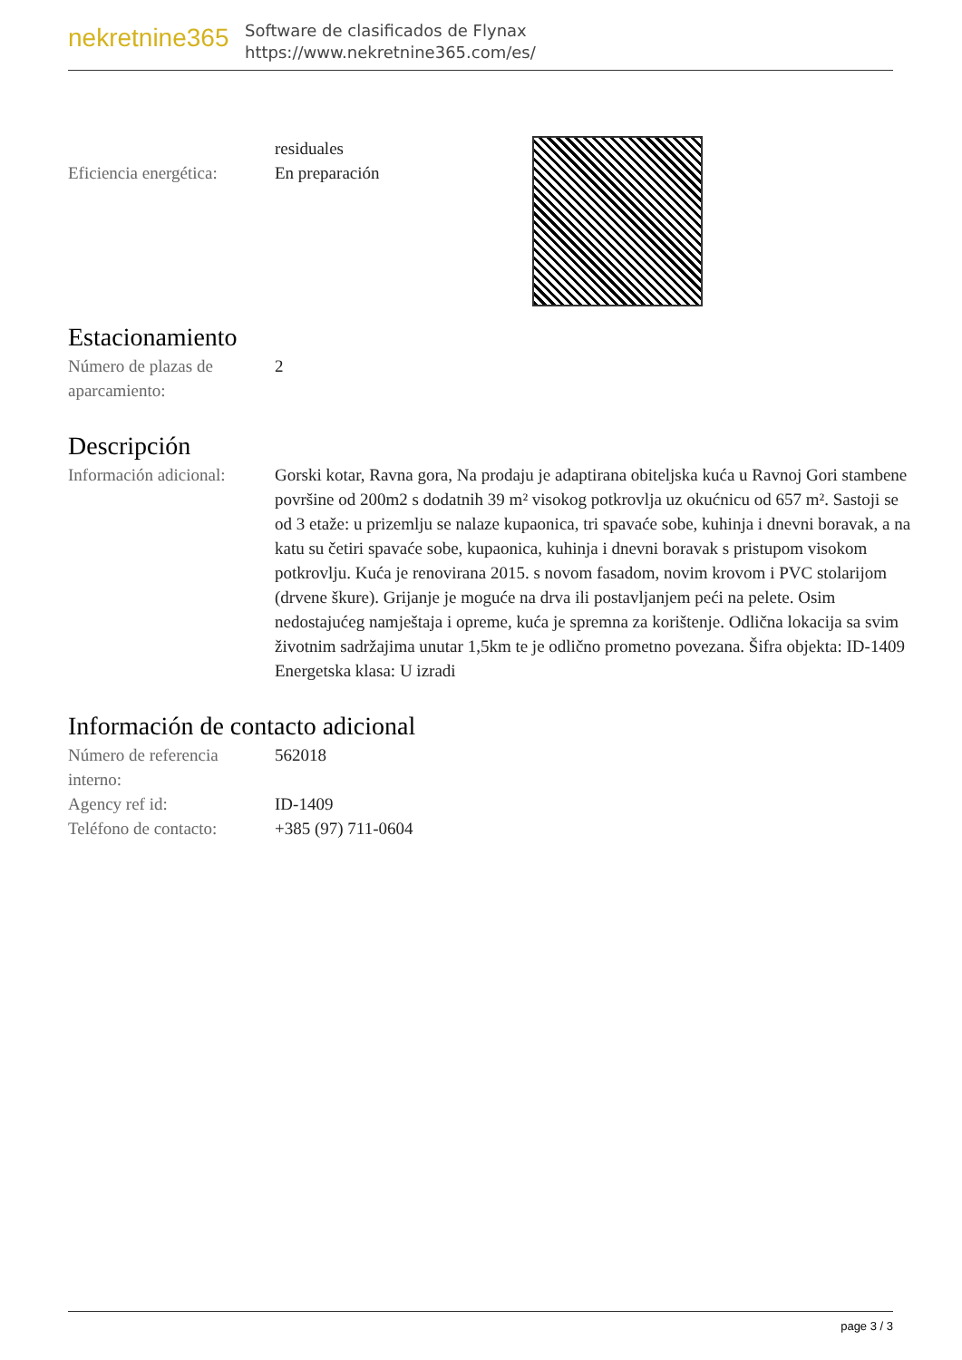nekretnine365
Software de clasificados de Flynax
https://www.nekretnine365.com/es/
residuales
Eficiencia energética:
En preparación
Estacionamiento
Número de plazas de aparcamiento:
2
Descripción
Información adicional:
Gorski kotar, Ravna gora, Na prodaju je adaptirana obiteljska kuća u Ravnoj Gori stambene površine od 200m2 s dodatnih 39 m² visokog potkrovlja uz okućnicu od 657 m². Sastoji se od 3 etaže: u prizemlju se nalaze kupaonica, tri spavaće sobe, kuhinja i dnevni boravak, a na katu su četiri spavaće sobe, kupaonica, kuhinja i dnevni boravak s pristupom visokom potkrovlju. Kuća je renovirana 2015. s novom fasadom, novim krovom i PVC stolarijom (drvene škure). Grijanje je moguće na drva ili postavljanjem peći na pelete. Osim nedostajućeg namještaja i opreme, kuća je spremna za korištenje. Odlična lokacija sa svim životnim sadržajima unutar 1,5km te je odlično prometno povezana. Šifra objekta: ID-1409 Energetska klasa: U izradi
Información de contacto adicional
Número de referencia interno:
562018
Agency ref id: ID-1409
Teléfono de contacto:
+385 (97) 711-0604
page 3 / 3